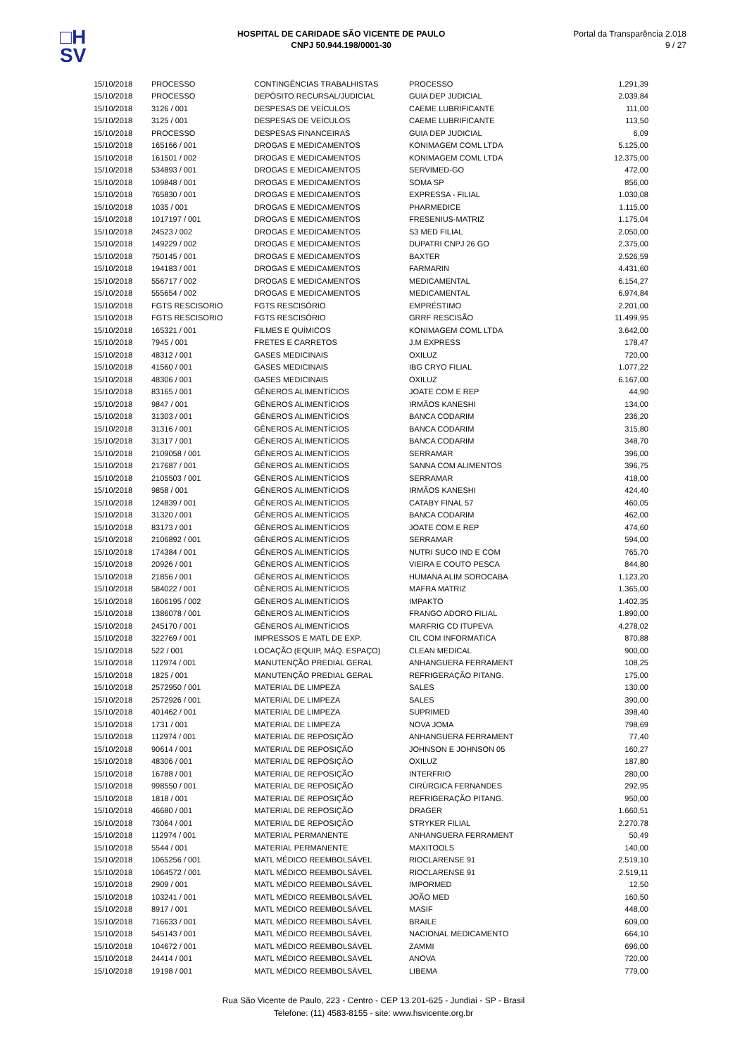□H
SV
HOSPITAL DE CARIDADE SÃO VICENTE DE PAULO
CNPJ 50.944.198/0001-30
Portal da Transparência 2.018
9 / 27
| 15/10/2018 | PROCESSO | CONTINGÊNCIAS TRABALHISTAS | PROCESSO | 1.291,39 |
| 15/10/2018 | PROCESSO | DEPÓSITO RECURSAL/JUDICIAL | GUIA DEP JUDICIAL | 2.039,84 |
| 15/10/2018 | 3126 / 001 | DESPESAS DE VEÍCULOS | CAEME LUBRIFICANTE | 111,00 |
| 15/10/2018 | 3125 / 001 | DESPESAS DE VEÍCULOS | CAEME LUBRIFICANTE | 113,50 |
| 15/10/2018 | PROCESSO | DESPESAS FINANCEIRAS | GUIA DEP JUDICIAL | 6,09 |
| 15/10/2018 | 165166 / 001 | DROGAS E MEDICAMENTOS | KONIMAGEM COML LTDA | 5.125,00 |
| 15/10/2018 | 161501 / 002 | DROGAS E MEDICAMENTOS | KONIMAGEM COML LTDA | 12.375,00 |
| 15/10/2018 | 534893 / 001 | DROGAS E MEDICAMENTOS | SERVIMED-GO | 472,00 |
| 15/10/2018 | 109848 / 001 | DROGAS E MEDICAMENTOS | SOMA SP | 856,00 |
| 15/10/2018 | 765830 / 001 | DROGAS E MEDICAMENTOS | EXPRESSA - FILIAL | 1.030,08 |
| 15/10/2018 | 1035 / 001 | DROGAS E MEDICAMENTOS | PHARMEDICE | 1.115,00 |
| 15/10/2018 | 1017197 / 001 | DROGAS E MEDICAMENTOS | FRESENIUS-MATRIZ | 1.175,04 |
| 15/10/2018 | 24523 / 002 | DROGAS E MEDICAMENTOS | S3 MED FILIAL | 2.050,00 |
| 15/10/2018 | 149229 / 002 | DROGAS E MEDICAMENTOS | DUPATRI CNPJ 26 GO | 2.375,00 |
| 15/10/2018 | 750145 / 001 | DROGAS E MEDICAMENTOS | BAXTER | 2.526,59 |
| 15/10/2018 | 194183 / 001 | DROGAS E MEDICAMENTOS | FARMARIN | 4.431,60 |
| 15/10/2018 | 556717 / 002 | DROGAS E MEDICAMENTOS | MEDICAMENTAL | 6.154,27 |
| 15/10/2018 | 555654 / 002 | DROGAS E MEDICAMENTOS | MEDICAMENTAL | 6.974,84 |
| 15/10/2018 | FGTS RESCISORIO | FGTS RESCISÓRIO | EMPRÉSTIMO | 2.201,00 |
| 15/10/2018 | FGTS RESCISORIO | FGTS RESCISÓRIO | GRRF RESCISÃO | 11.499,95 |
| 15/10/2018 | 165321 / 001 | FILMES E QUÍMICOS | KONIMAGEM COML LTDA | 3.642,00 |
| 15/10/2018 | 7945 / 001 | FRETES E CARRETOS | J.M EXPRESS | 178,47 |
| 15/10/2018 | 48312 / 001 | GASES MEDICINAIS | OXILUZ | 720,00 |
| 15/10/2018 | 41560 / 001 | GASES MEDICINAIS | IBG CRYO FILIAL | 1.077,22 |
| 15/10/2018 | 48306 / 001 | GASES MEDICINAIS | OXILUZ | 6.167,00 |
| 15/10/2018 | 83165 / 001 | GÊNEROS ALIMENTÍCIOS | JOATE COM E REP | 44,90 |
| 15/10/2018 | 9847 / 001 | GÊNEROS ALIMENTÍCIOS | IRMÃOS KANESHI | 134,00 |
| 15/10/2018 | 31303 / 001 | GÊNEROS ALIMENTÍCIOS | BANCA CODARIM | 236,20 |
| 15/10/2018 | 31316 / 001 | GÊNEROS ALIMENTÍCIOS | BANCA CODARIM | 315,80 |
| 15/10/2018 | 31317 / 001 | GÊNEROS ALIMENTÍCIOS | BANCA CODARIM | 348,70 |
| 15/10/2018 | 2109058 / 001 | GÊNEROS ALIMENTÍCIOS | SERRAMAR | 396,00 |
| 15/10/2018 | 217687 / 001 | GÊNEROS ALIMENTÍCIOS | SANNA COM ALIMENTOS | 396,75 |
| 15/10/2018 | 2105503 / 001 | GÊNEROS ALIMENTÍCIOS | SERRAMAR | 418,00 |
| 15/10/2018 | 9858 / 001 | GÊNEROS ALIMENTÍCIOS | IRMÃOS KANESHI | 424,40 |
| 15/10/2018 | 124839 / 001 | GÊNEROS ALIMENTÍCIOS | CATABY FINAL 57 | 460,05 |
| 15/10/2018 | 31320 / 001 | GÊNEROS ALIMENTÍCIOS | BANCA CODARIM | 462,00 |
| 15/10/2018 | 83173 / 001 | GÊNEROS ALIMENTÍCIOS | JOATE COM E REP | 474,60 |
| 15/10/2018 | 2106892 / 001 | GÊNEROS ALIMENTÍCIOS | SERRAMAR | 594,00 |
| 15/10/2018 | 174384 / 001 | GÊNEROS ALIMENTÍCIOS | NUTRI SUCO IND E COM | 765,70 |
| 15/10/2018 | 20926 / 001 | GÊNEROS ALIMENTÍCIOS | VIEIRA E COUTO PESCA | 844,80 |
| 15/10/2018 | 21856 / 001 | GÊNEROS ALIMENTÍCIOS | HUMANA ALIM SOROCABA | 1.123,20 |
| 15/10/2018 | 584022 / 001 | GÊNEROS ALIMENTÍCIOS | MAFRA MATRIZ | 1.365,00 |
| 15/10/2018 | 1606195 / 002 | GÊNEROS ALIMENTÍCIOS | IMPAKTO | 1.402,35 |
| 15/10/2018 | 1386078 / 001 | GÊNEROS ALIMENTÍCIOS | FRANGO ADORO FILIAL | 1.890,00 |
| 15/10/2018 | 245170 / 001 | GÊNEROS ALIMENTÍCIOS | MARFRIG CD ITUPEVA | 4.278,02 |
| 15/10/2018 | 322769 / 001 | IMPRESSOS E MATL DE EXP. | CIL COM INFORMATICA | 870,88 |
| 15/10/2018 | 522 / 001 | LOCAÇÃO (EQUIP, MÁQ. ESPAÇO) | CLEAN MEDICAL | 900,00 |
| 15/10/2018 | 112974 / 001 | MANUTENÇÃO PREDIAL GERAL | ANHANGUERA FERRAMENT | 108,25 |
| 15/10/2018 | 1825 / 001 | MANUTENÇÃO PREDIAL GERAL | REFRIGERAÇÃO PITANG. | 175,00 |
| 15/10/2018 | 2572950 / 001 | MATERIAL DE LIMPEZA | SALES | 130,00 |
| 15/10/2018 | 2572926 / 001 | MATERIAL DE LIMPEZA | SALES | 390,00 |
| 15/10/2018 | 401462 / 001 | MATERIAL DE LIMPEZA | SUPRIMED | 398,40 |
| 15/10/2018 | 1731 / 001 | MATERIAL DE LIMPEZA | NOVA JOMA | 798,69 |
| 15/10/2018 | 112974 / 001 | MATERIAL DE REPOSIÇÃO | ANHANGUERA FERRAMENT | 77,40 |
| 15/10/2018 | 90614 / 001 | MATERIAL DE REPOSIÇÃO | JOHNSON E JOHNSON 05 | 160,27 |
| 15/10/2018 | 48306 / 001 | MATERIAL DE REPOSIÇÃO | OXILUZ | 187,80 |
| 15/10/2018 | 16788 / 001 | MATERIAL DE REPOSIÇÃO | INTERFRIO | 280,00 |
| 15/10/2018 | 998550 / 001 | MATERIAL DE REPOSIÇÃO | CIRÚRGICA FERNANDES | 292,95 |
| 15/10/2018 | 1818 / 001 | MATERIAL DE REPOSIÇÃO | REFRIGERAÇÃO PITANG. | 950,00 |
| 15/10/2018 | 46680 / 001 | MATERIAL DE REPOSIÇÃO | DRAGER | 1.660,51 |
| 15/10/2018 | 73064 / 001 | MATERIAL DE REPOSIÇÃO | STRYKER FILIAL | 2.270,78 |
| 15/10/2018 | 112974 / 001 | MATERIAL PERMANENTE | ANHANGUERA FERRAMENT | 50,49 |
| 15/10/2018 | 5544 / 001 | MATERIAL PERMANENTE | MAXITOOLS | 140,00 |
| 15/10/2018 | 1065256 / 001 | MATL MÉDICO REEMBOLSÁVEL | RIOCLARENSE 91 | 2.519,10 |
| 15/10/2018 | 1064572 / 001 | MATL MÉDICO REEMBOLSÁVEL | RIOCLARENSE 91 | 2.519,11 |
| 15/10/2018 | 2909 / 001 | MATL MÉDICO REEMBOLSÁVEL | IMPORMED | 12,50 |
| 15/10/2018 | 103241 / 001 | MATL MÉDICO REEMBOLSÁVEL | JOÃO MED | 160,50 |
| 15/10/2018 | 8917 / 001 | MATL MÉDICO REEMBOLSÁVEL | MASIF | 448,00 |
| 15/10/2018 | 716633 / 001 | MATL MÉDICO REEMBOLSÁVEL | BRAILE | 609,00 |
| 15/10/2018 | 545143 / 001 | MATL MÉDICO REEMBOLSÁVEL | NACIONAL MEDICAMENTO | 664,10 |
| 15/10/2018 | 104672 / 001 | MATL MÉDICO REEMBOLSÁVEL | ZAMMI | 696,00 |
| 15/10/2018 | 24414 / 001 | MATL MÉDICO REEMBOLSÁVEL | ANOVA | 720,00 |
| 15/10/2018 | 19198 / 001 | MATL MÉDICO REEMBOLSÁVEL | LIBEMA | 779,00 |
Rua São Vicente de Paulo, 223 - Centro - CEP 13.201-625 - Jundiaí - SP - Brasil
Telefone: (11) 4583-8155 - site: www.hsvicente.org.br